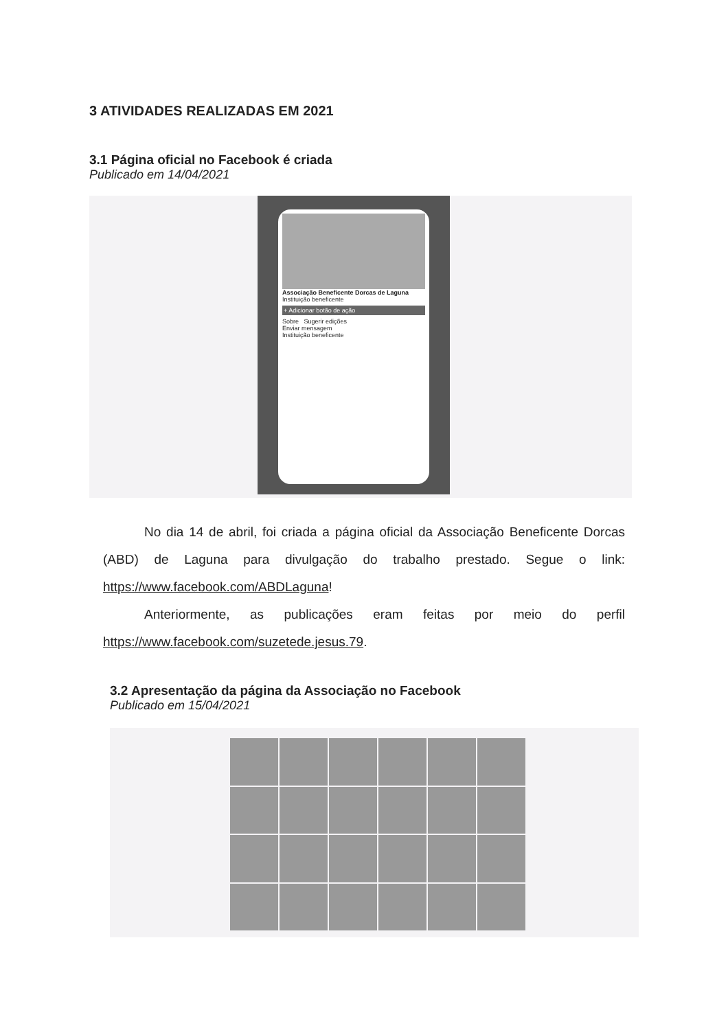3 ATIVIDADES REALIZADAS EM 2021
3.1 Página oficial no Facebook é criada
Publicado em 14/04/2021
Associação Beneficente Dorcas de Laguna
Instituição beneficente
+ Adicionar botão de ação
Sobre Sugerir edições
Enviar mensagem
Instituição beneficente
No dia 14 de abril, foi criada a página oficial da Associação Beneficente Dorcas (ABD) de Laguna para divulgação do trabalho prestado. Segue o link: https://www.facebook.com/ABDLaguna!
Anteriormente, as publicações eram feitas por meio do perfil https://www.facebook.com/suzetede.jesus.79.
3.2 Apresentação da página da Associação no Facebook
Publicado em 15/04/2021